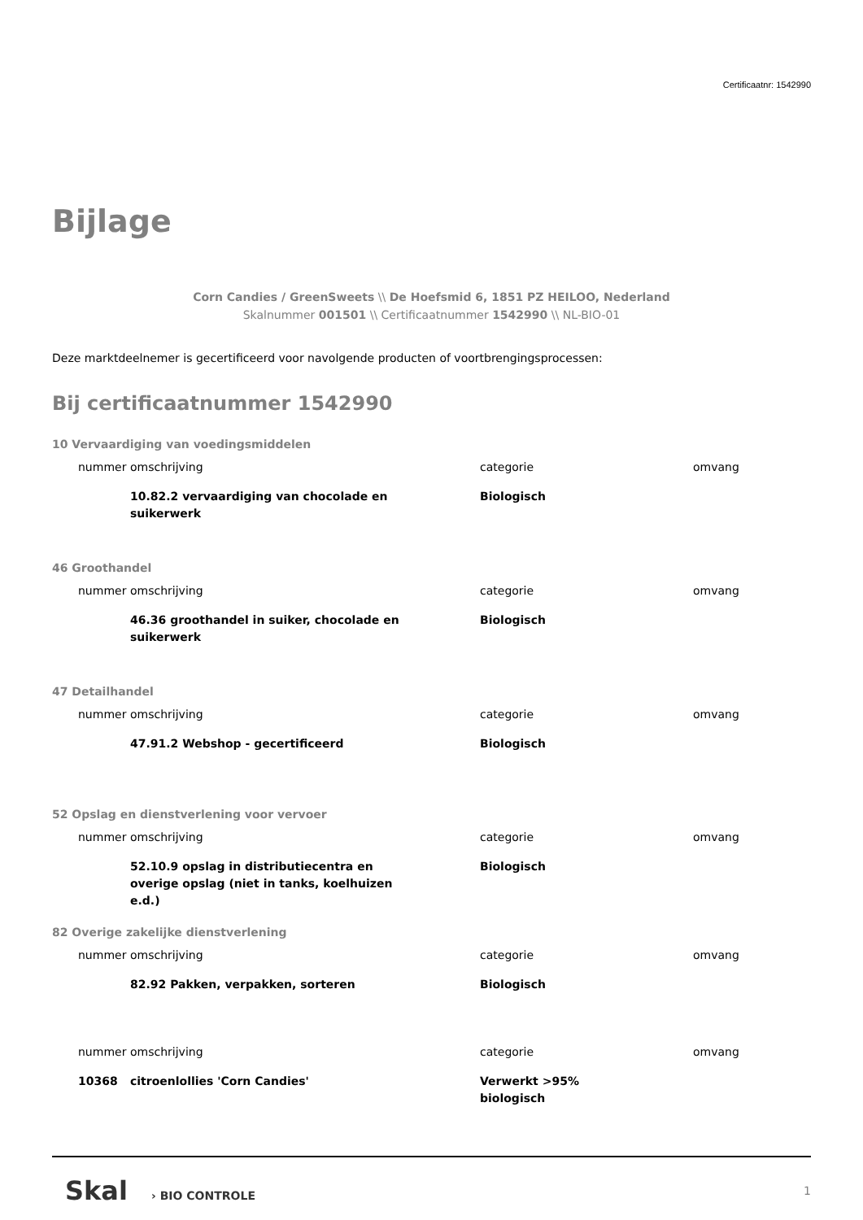Certificaatnr: 1542990
Bijlage
Corn Candies / GreenSweets \\ De Hoefsmid 6, 1851 PZ HEILOO, Nederland
Skalnummer 001501 \\ Certificaatnummer 1542990 \\ NL-BIO-01
Deze marktdeelnemer is gecertificeerd voor navolgende producten of voortbrengingsprocessen:
Bij certificaatnummer 1542990
10 Vervaardiging van voedingsmiddelen
| nummer | omschrijving | categorie | omvang |
| --- | --- | --- | --- |
| | 10.82.2 vervaardiging van chocolade en suikerwerk | Biologisch | |
46 Groothandel
| nummer | omschrijving | categorie | omvang |
| --- | --- | --- | --- |
| | 46.36 groothandel in suiker, chocolade en suikerwerk | Biologisch | |
47 Detailhandel
| nummer | omschrijving | categorie | omvang |
| --- | --- | --- | --- |
| | 47.91.2 Webshop - gecertificeerd | Biologisch | |
52 Opslag en dienstverlening voor vervoer
| nummer | omschrijving | categorie | omvang |
| --- | --- | --- | --- |
| | 52.10.9 opslag in distributiecentra en overige opslag (niet in tanks, koelhuizen e.d.) | Biologisch | |
82 Overige zakelijke dienstverlening
| nummer | omschrijving | categorie | omvang |
| --- | --- | --- | --- |
| | 82.92 Pakken, verpakken, sorteren | Biologisch | |
| nummer | omschrijving | categorie | omvang |
| --- | --- | --- | --- |
| 10368 | citroenlollies 'Corn Candies' | Verwerkt >95% biologisch | |
Skal › BIO CONTROLE 1